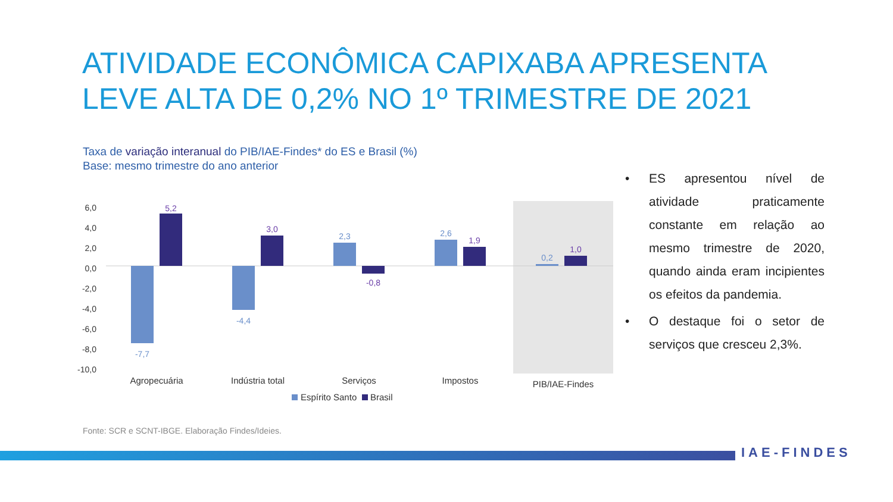ATIVIDADE ECONÔMICA CAPIXABA APRESENTA LEVE ALTA DE 0,2% NO 1º TRIMESTRE DE 2021
Taxa de variação interanual do PIB/IAE-Findes* do ES e Brasil (%)
Base: mesmo trimestre do ano anterior
6,0
4,0
2,0
0,0
-2,0
-4,0
-6,0
-8,0
-10,0
-7,7
-4,4
2,3
2,6
0,2
5,2
3,0
-0,8
1,9
1,0
Agropecuária
Indústria total
Serviços
Impostos
PIB/IAE-Findes
Espírito Santo
Brasil
• ES apresentou nível de atividade praticamente constante em relação ao mesmo trimestre de 2020, quando ainda eram incipientes os efeitos da pandemia.
• O destaque foi o setor de serviços que cresceu 2,3%.
Fonte: SCR e SCNT-IBGE. Elaboração Findes/Ideies.
IAE-FINDES